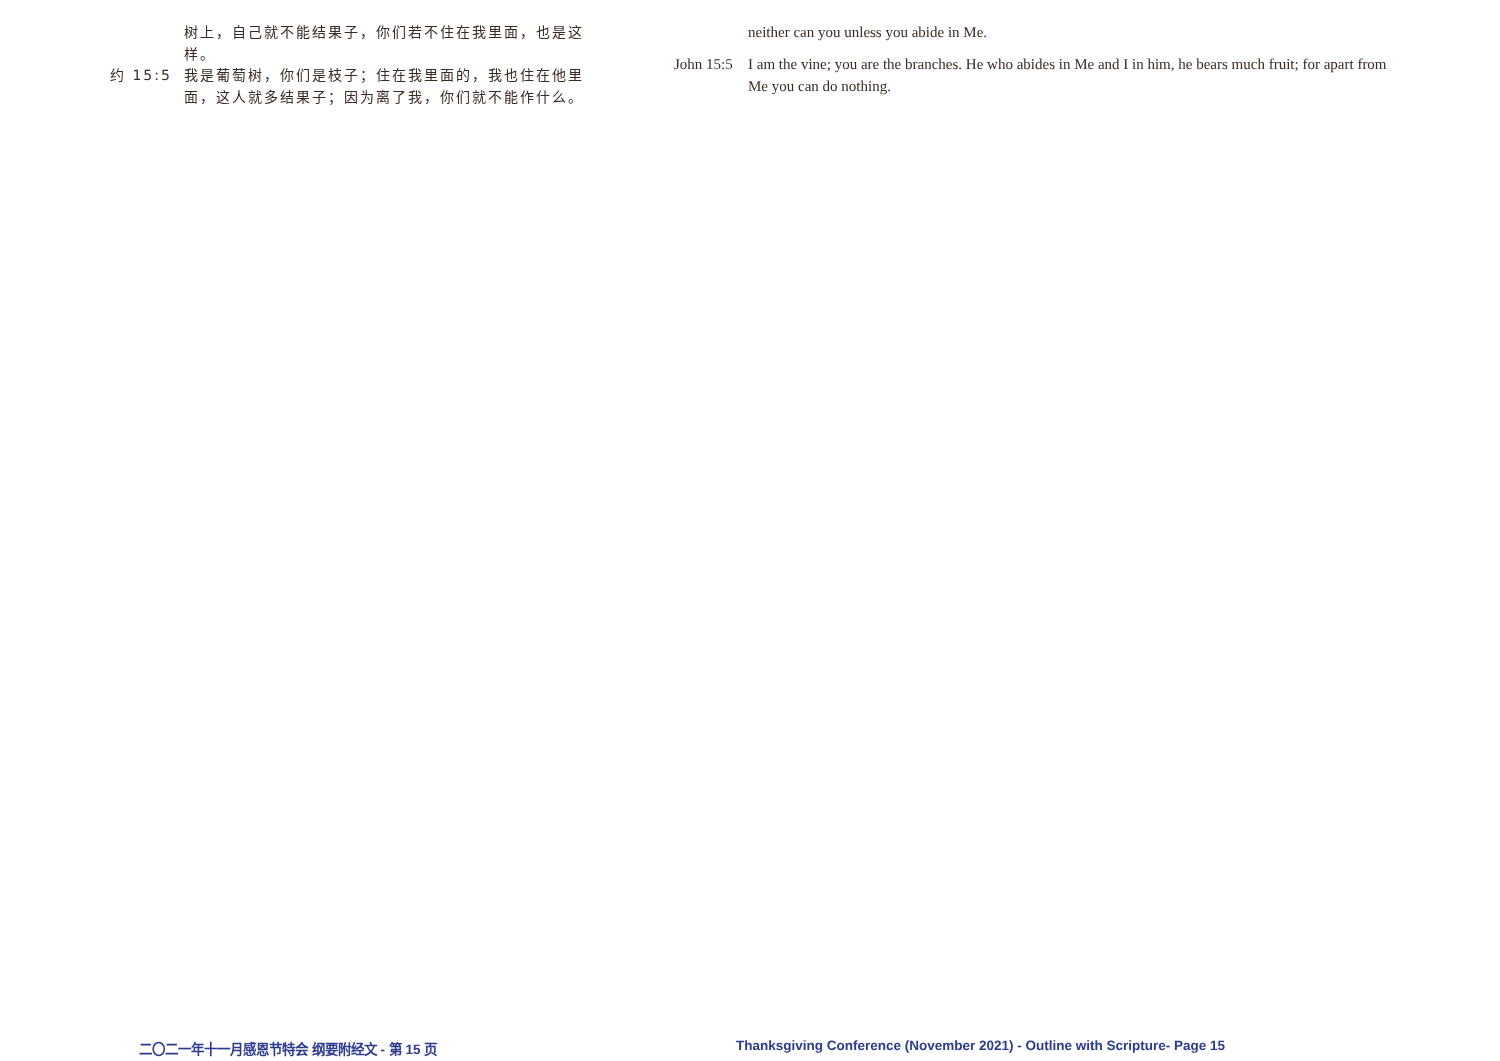树上，自己就不能结果子，你们若不住在我里面，也是这样。
约 15:5
我是葡萄树，你们是枝子；住在我里面的，我也住在他里面，这人就多结果子；因为离了我，你们就不能作什么。
neither can you unless you abide in Me.
John 15:5
I am the vine; you are the branches. He who abides in Me and I in him, he bears much fruit; for apart from Me you can do nothing.
二〇二一年十一月感恩节特会 纲要附经文 - 第 15 页 Thanksgiving Conference (November 2021) - Outline with Scripture- Page 15